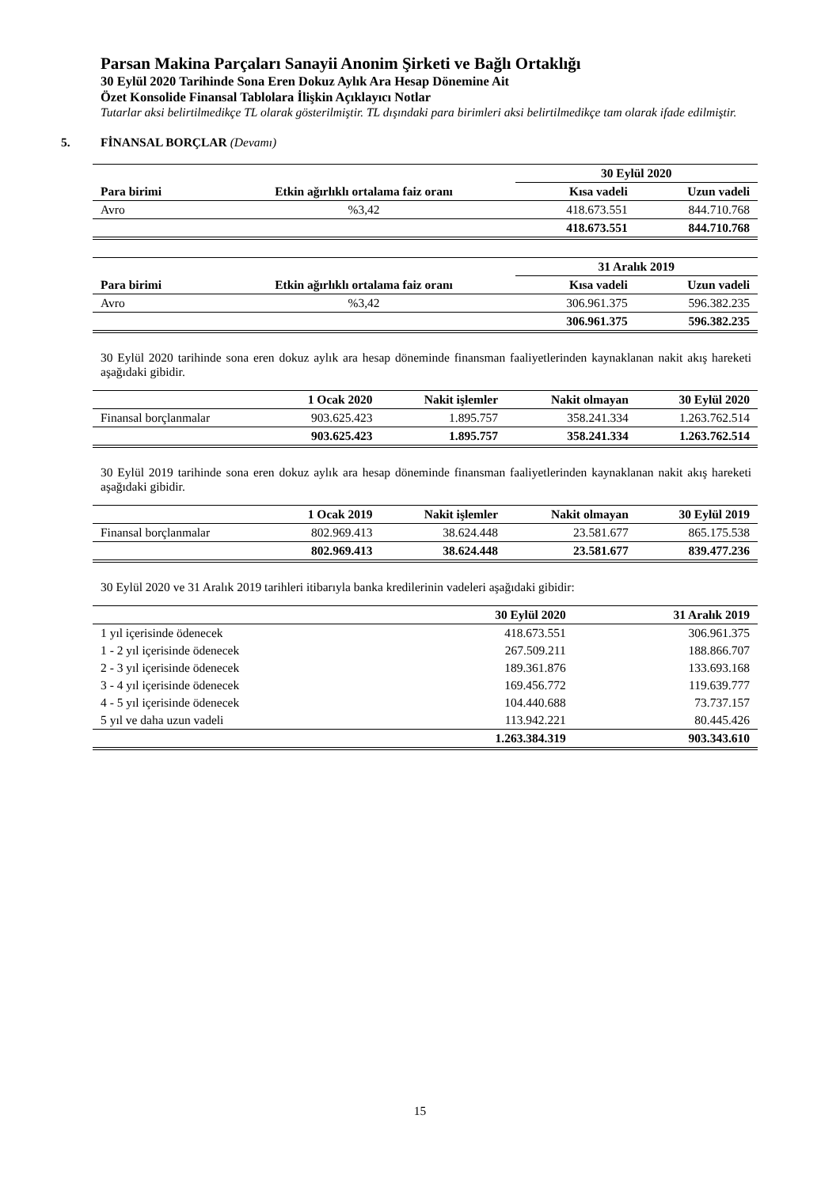Parsan Makina Parçaları Sanayii Anonim Şirketi ve Bağlı Ortaklığı
30 Eylül 2020 Tarihinde Sona Eren Dokuz Aylık Ara Hesap Dönemine Ait
Özet Konsolide Finansal Tablolara İlişkin Açıklayıcı Notlar
Tutarlar aksi belirtilmedikçe TL olarak gösterilmiştir. TL dışındaki para birimleri aksi belirtilmedikçe tam olarak ifade edilmiştir.
5. FİNANSAL BORÇLAR (Devamı)
| | | 30 Eylül 2020 | |
| Para birimi | Etkin ağırlıklı ortalama faiz oranı | Kısa vadeli | Uzun vadeli |
| Avro | %3,42 | 418.673.551 | 844.710.768 |
| | | 418.673.551 | 844.710.768 |
| | | 31 Aralık 2019 | |
| Para birimi | Etkin ağırlıklı ortalama faiz oranı | Kısa vadeli | Uzun vadeli |
| Avro | %3,42 | 306.961.375 | 596.382.235 |
| | | 306.961.375 | 596.382.235 |
30 Eylül 2020 tarihinde sona eren dokuz aylık ara hesap döneminde finansman faaliyetlerinden kaynaklanan nakit akış hareketi aşağıdaki gibidir.
| | 1 Ocak 2020 | Nakit işlemler | Nakit olmayan | 30 Eylül 2020 |
| Finansal borçlanmalar | 903.625.423 | 1.895.757 | 358.241.334 | 1.263.762.514 |
| | 903.625.423 | 1.895.757 | 358.241.334 | 1.263.762.514 |
30 Eylül 2019 tarihinde sona eren dokuz aylık ara hesap döneminde finansman faaliyetlerinden kaynaklanan nakit akış hareketi aşağıdaki gibidir.
| | 1 Ocak 2019 | Nakit işlemler | Nakit olmayan | 30 Eylül 2019 |
| Finansal borçlanmalar | 802.969.413 | 38.624.448 | 23.581.677 | 865.175.538 |
| | 802.969.413 | 38.624.448 | 23.581.677 | 839.477.236 |
30 Eylül 2020 ve 31 Aralık 2019 tarihleri itibarıyla banka kredilerinin vadeleri aşağıdaki gibidir:
| | 30 Eylül 2020 | 31 Aralık 2019 |
| 1 yıl içerisinde ödenecek | 418.673.551 | 306.961.375 |
| 1 - 2 yıl içerisinde ödenecek | 267.509.211 | 188.866.707 |
| 2 - 3 yıl içerisinde ödenecek | 189.361.876 | 133.693.168 |
| 3 - 4 yıl içerisinde ödenecek | 169.456.772 | 119.639.777 |
| 4 - 5 yıl içerisinde ödenecek | 104.440.688 | 73.737.157 |
| 5 yıl ve daha uzun vadeli | 113.942.221 | 80.445.426 |
| | 1.263.384.319 | 903.343.610 |
15